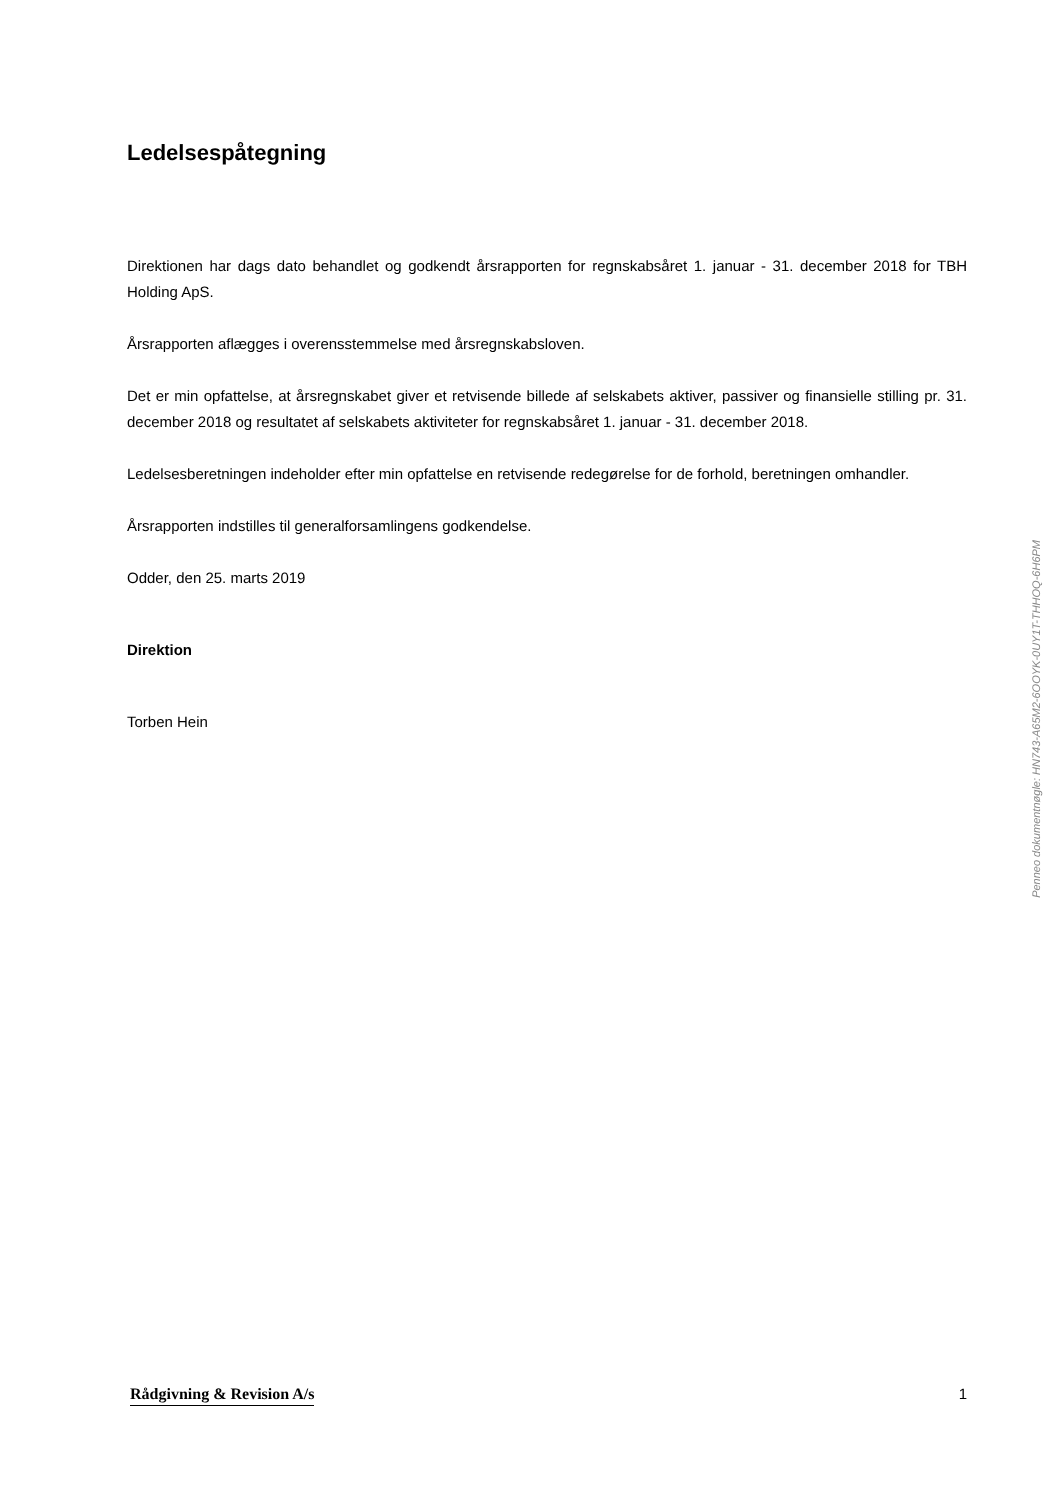Ledelsespåtegning
Direktionen har dags dato behandlet og godkendt årsrapporten for regnskabsåret 1. januar - 31. december 2018 for TBH Holding ApS.
Årsrapporten aflægges i overensstemmelse med årsregnskabsloven.
Det er min opfattelse, at årsregnskabet giver et retvisende billede af selskabets aktiver, passiver og finansielle stilling pr. 31. december 2018 og resultatet af selskabets aktiviteter for regnskabsåret 1. januar - 31. december 2018.
Ledelsesberetningen indeholder efter min opfattelse en retvisende redegørelse for de forhold, beretningen omhandler.
Årsrapporten indstilles til generalforsamlingens godkendelse.
Odder, den 25. marts 2019
Direktion
Torben Hein
Penneo dokumentnøgle: HN743-A65M2-6OOYK-0UY1T-THHOQ-6H6PM
Rådgivning & Revision A/s 1